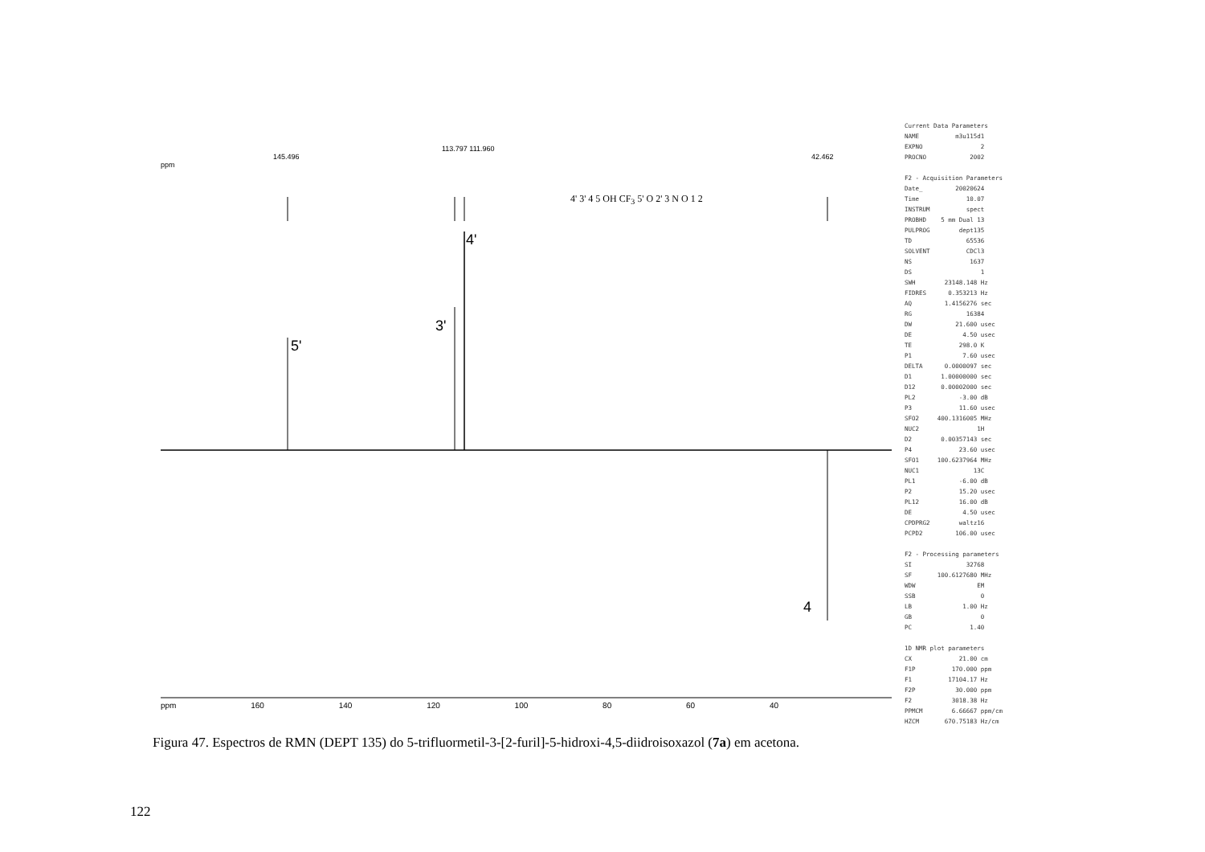5'
3'
4'
4
ppm
145.496
113.797 111.960
42.462
4' 3' 4 5 OH CF<sub>3</sub> 5' O 2' 3 N O 1 2
ppm 160 140 120 100 80 60 40
Current Data Parameters NAME m3u115d1 EXPNO 2 PROCNO 2002 F2 - Acquisition Parameters Date_ 20020624 Time 10.07 INSTRUM spect PROBHD 5 mm Dual 13 PULPROG dept135 TD 65536 SOLVENT CDCl3 NS 1637 DS 1 SWH 23148.148 Hz FIDRES 0.353213 Hz AQ 1.4156276 sec RG 16384 DW 21.600 usec DE 4.50 usec TE 298.0 K P1 7.60 usec DELTA 0.0000097 sec D1 1.00000000 sec D12 0.00002000 sec PL2 -3.00 dB P3 11.60 usec SFO2 400.1316005 MHz NUC2 1H D2 0.00357143 sec P4 23.60 usec SFO1 100.6237964 MHz NUC1 13C PL1 -6.00 dB P2 15.20 usec PL12 16.00 dB DE 4.50 usec CPDPRG2 waltz16 PCPD2 106.00 usec F2 - Processing parameters SI 32768 SF 100.6127680 MHz WDW EM SSB 0 LB 1.00 Hz GB 0 PC 1.40 1D NMR plot parameters CX 21.00 cm F1P 170.000 ppm F1 17104.17 Hz F2P 30.000 ppm F2 3018.38 Hz PPMCM 6.66667 ppm/cm HZCM 670.75183 Hz/cm
Figura 47. Espectros de RMN (DEPT 135) do 5-trifluormetil-3-[2-furil]-5-hidroxi-4,5-diidroisoxazol (7a) em acetona.
122